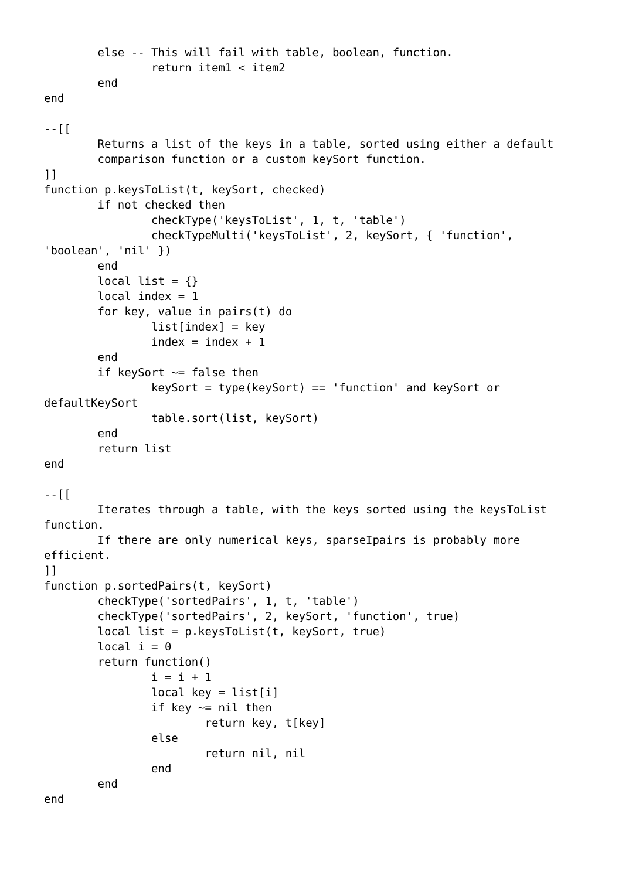else -- This will fail with table, boolean, function.
		return item1 < item2
	end
end

--[[
	Returns a list of the keys in a table, sorted using either a default
	comparison function or a custom keySort function.
]]
function p.keysToList(t, keySort, checked)
	if not checked then
		checkType('keysToList', 1, t, 'table')
		checkTypeMulti('keysToList', 2, keySort, { 'function',
'boolean', 'nil' })
	end
	local list = {}
	local index = 1
	for key, value in pairs(t) do
		list[index] = key
		index = index + 1
	end
	if keySort ~= false then
		keySort = type(keySort) == 'function' and keySort or
defaultKeySort
		table.sort(list, keySort)
	end
	return list
end

--[[
	Iterates through a table, with the keys sorted using the keysToList
function.
	If there are only numerical keys, sparseIpairs is probably more
efficient.
]]
function p.sortedPairs(t, keySort)
	checkType('sortedPairs', 1, t, 'table')
	checkType('sortedPairs', 2, keySort, 'function', true)
	local list = p.keysToList(t, keySort, true)
	local i = 0
	return function()
		i = i + 1
		local key = list[i]
		if key ~= nil then
			return key, t[key]
		else
			return nil, nil
		end
	end
end